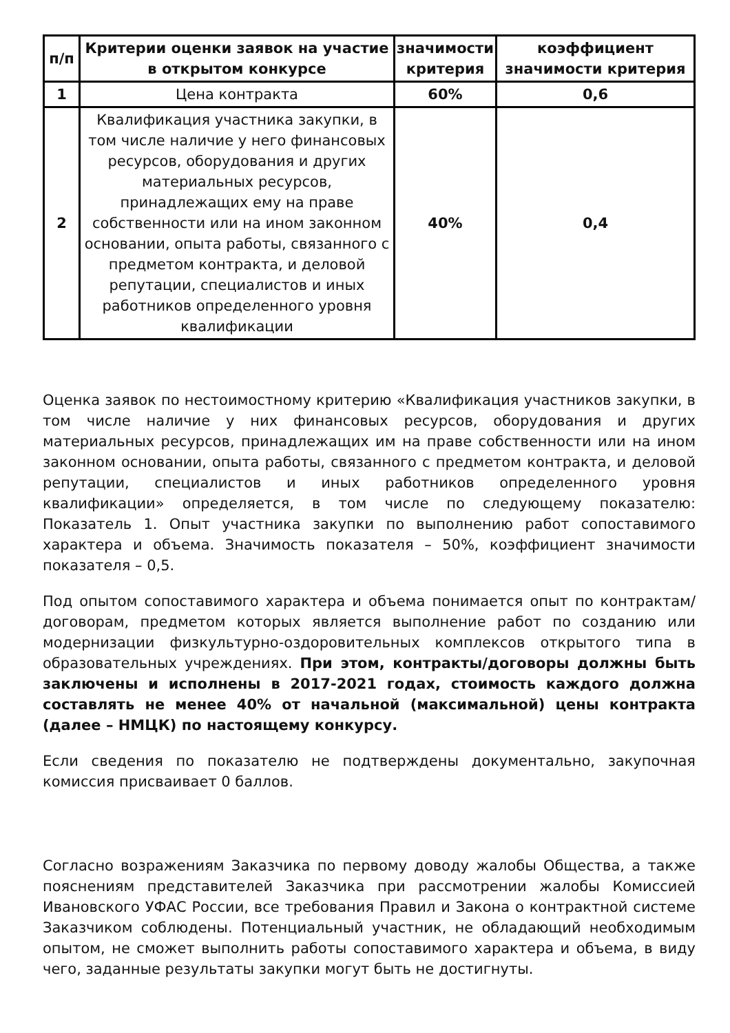| п/п | Критерии оценки заявок на участие в открытом конкурсе | значимости критерия | коэффициент значимости критерия |
| --- | --- | --- | --- |
| 1 | Цена контракта | 60% | 0,6 |
| 2 | Квалификация участника закупки, в том числе наличие у него финансовых ресурсов, оборудования и других материальных ресурсов, принадлежащих ему на праве собственности или на ином законном основании, опыта работы, связанного с предметом контракта, и деловой репутации, специалистов и иных работников определенного уровня квалификации | 40% | 0,4 |
Оценка заявок по нестоимостному критерию «Квалификация участников закупки, в том числе наличие у них финансовых ресурсов, оборудования и других материальных ресурсов, принадлежащих им на праве собственности или на ином законном основании, опыта работы, связанного с предметом контракта, и деловой репутации, специалистов и иных работников определенного уровня квалификации» определяется, в том числе по следующему показателю: Показатель 1. Опыт участника закупки по выполнению работ сопоставимого характера и объема. Значимость показателя – 50%, коэффициент значимости показателя – 0,5.
Под опытом сопоставимого характера и объема понимается опыт по контрактам/договорам, предметом которых является выполнение работ по созданию или модернизации физкультурно-оздоровительных комплексов открытого типа в образовательных учреждениях. При этом, контракты/договоры должны быть заключены и исполнены в 2017-2021 годах, стоимость каждого должна составлять не менее 40% от начальной (максимальной) цены контракта (далее – НМЦК) по настоящему конкурсу.
Если сведения по показателю не подтверждены документально, закупочная комиссия присваивает 0 баллов.
Согласно возражениям Заказчика по первому доводу жалобы Общества, а также пояснениям представителей Заказчика при рассмотрении жалобы Комиссией Ивановского УФАС России, все требования Правил и Закона о контрактной системе Заказчиком соблюдены. Потенциальный участник, не обладающий необходимым опытом, не сможет выполнить работы сопоставимого характера и объема, в виду чего, заданные результаты закупки могут быть не достигнуты.